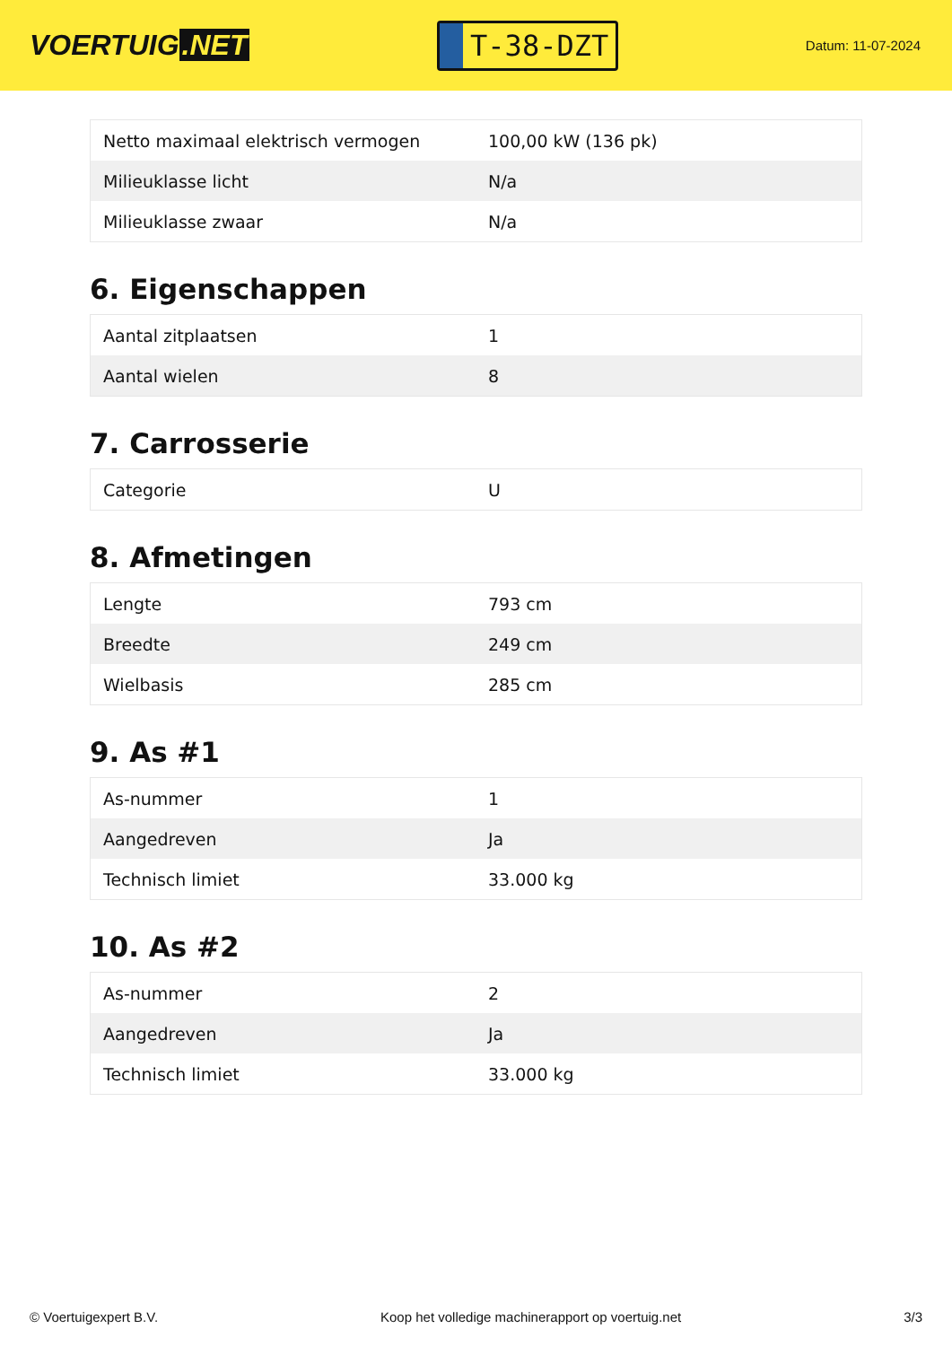VOERTUIG.NET
T-38-DZT
Datum: 11-07-2024
| Netto maximaal elektrisch vermogen | 100,00 kW (136 pk) |
| Milieuklasse licht | N/a |
| Milieuklasse zwaar | N/a |
6. Eigenschappen
| Aantal zitplaatsen | 1 |
| Aantal wielen | 8 |
7. Carrosserie
| Categorie | U |
8. Afmetingen
| Lengte | 793 cm |
| Breedte | 249 cm |
| Wielbasis | 285 cm |
9. As #1
| As-nummer | 1 |
| Aangedreven | Ja |
| Technisch limiet | 33.000 kg |
10. As #2
| As-nummer | 2 |
| Aangedreven | Ja |
| Technisch limiet | 33.000 kg |
© Voertuigexpert B.V. Koop het volledige machinerapport op voertuig.net 3/3